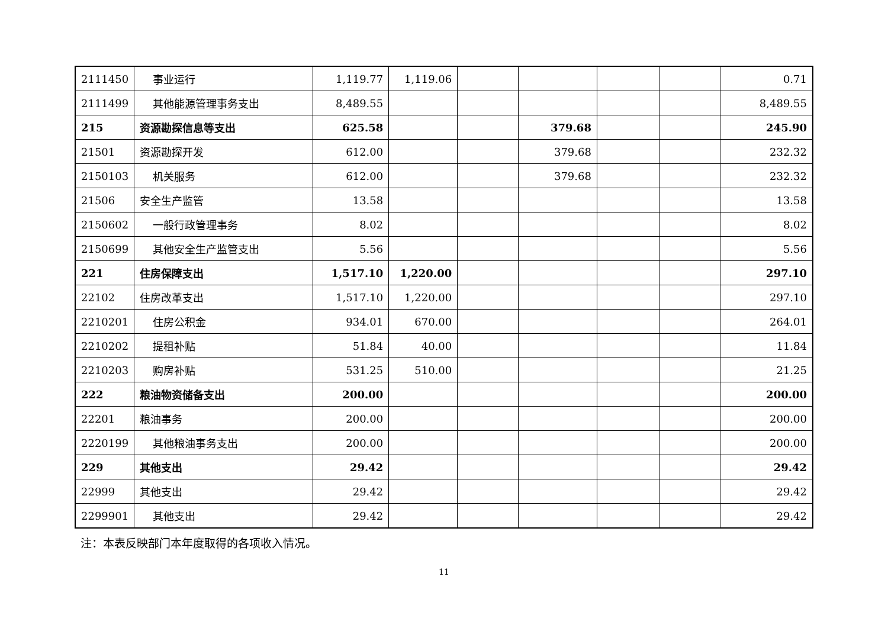| 2111450 | 事业运行 | 1,119.77 | 1,119.06 | | | | | 0.71 |
| 2111499 | 其他能源管理事务支出 | 8,489.55 | | | | | | 8,489.55 |
| 215 | 资源勘探信息等支出 | 625.58 | | | 379.68 | | | 245.90 |
| 21501 | 资源勘探开发 | 612.00 | | | 379.68 | | | 232.32 |
| 2150103 | 机关服务 | 612.00 | | | 379.68 | | | 232.32 |
| 21506 | 安全生产监管 | 13.58 | | | | | | 13.58 |
| 2150602 | 一般行政管理事务 | 8.02 | | | | | | 8.02 |
| 2150699 | 其他安全生产监管支出 | 5.56 | | | | | | 5.56 |
| 221 | 住房保障支出 | 1,517.10 | 1,220.00 | | | | | 297.10 |
| 22102 | 住房改革支出 | 1,517.10 | 1,220.00 | | | | | 297.10 |
| 2210201 | 住房公积金 | 934.01 | 670.00 | | | | | 264.01 |
| 2210202 | 提租补贴 | 51.84 | 40.00 | | | | | 11.84 |
| 2210203 | 购房补贴 | 531.25 | 510.00 | | | | | 21.25 |
| 222 | 粮油物资储备支出 | 200.00 | | | | | | 200.00 |
| 22201 | 粮油事务 | 200.00 | | | | | | 200.00 |
| 2220199 | 其他粮油事务支出 | 200.00 | | | | | | 200.00 |
| 229 | 其他支出 | 29.42 | | | | | | 29.42 |
| 22999 | 其他支出 | 29.42 | | | | | | 29.42 |
| 2299901 | 其他支出 | 29.42 | | | | | | 29.42 |
注：本表反映部门本年度取得的各项收入情况。
11